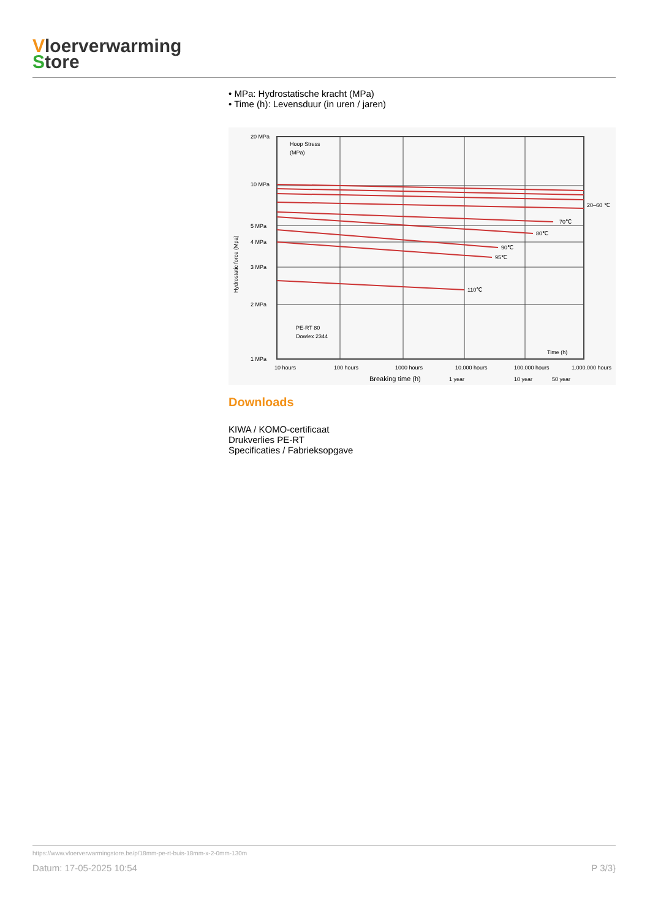Vloerverwarming
Store
• MPa: Hydrostatische kracht (MPa)
• Time (h): Levensduur (in uren / jaren)
Hoop Stress
(MPa)
20 MPa
10 MPa
5 MPa
4 MPa
3 MPa
2 MPa
1 MPa
20–60 ℃
70℃
80℃
90℃
95℃
110℃
PE-RT 80
Dowlex 2344
Time (h)
10 hours
100 hours
1000 hours
10.000 hours
100.000 hours
1.000.000 hours
Breaking time (h)
1 year
10 year
50 year
Hydrostatic force (Mpa)
Downloads
KIWA / KOMO-certificaat
Drukverlies PE-RT
Specificaties / Fabrieksopgave
https://www.vloerverwarmingstore.be/p/18mm-pe-rt-buis-18mm-x-2-0mm-130m
Datum: 17-05-2025 10:54 P 3/3}